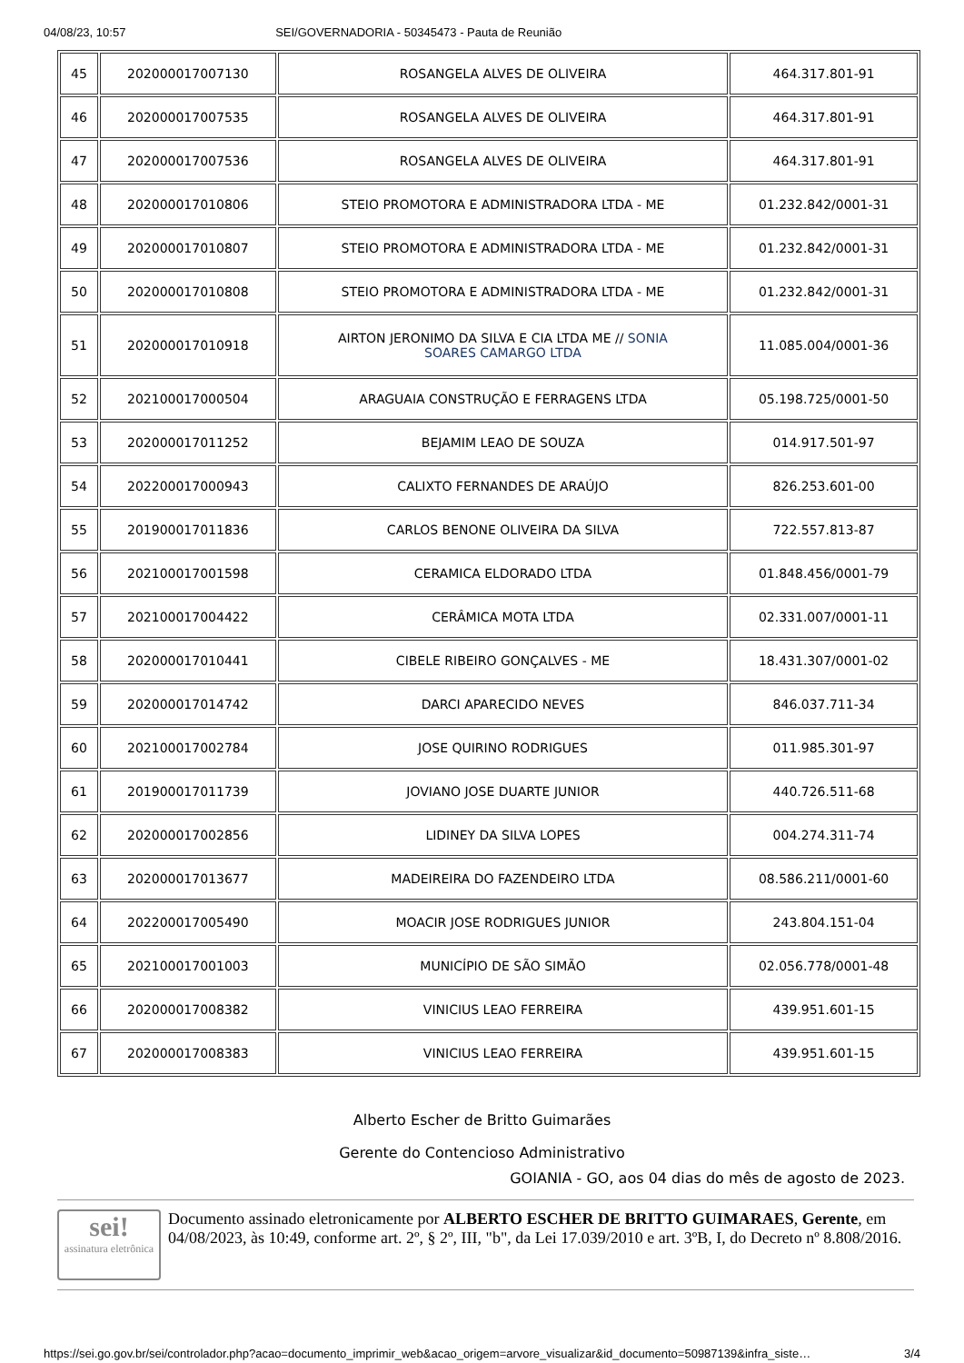04/08/23, 10:57 SEI/GOVERNADORIA - 50345473 - Pauta de Reunião
| 45 | 202000017007130 | ROSANGELA ALVES DE OLIVEIRA | 464.317.801-91 |
| 46 | 202000017007535 | ROSANGELA ALVES DE OLIVEIRA | 464.317.801-91 |
| 47 | 202000017007536 | ROSANGELA ALVES DE OLIVEIRA | 464.317.801-91 |
| 48 | 202000017010806 | STEIO PROMOTORA E ADMINISTRADORA LTDA - ME | 01.232.842/0001-31 |
| 49 | 202000017010807 | STEIO PROMOTORA E ADMINISTRADORA LTDA - ME | 01.232.842/0001-31 |
| 50 | 202000017010808 | STEIO PROMOTORA E ADMINISTRADORA LTDA - ME | 01.232.842/0001-31 |
| 51 | 202000017010918 | AIRTON JERONIMO DA SILVA E CIA LTDA ME // SONIA SOARES CAMARGO LTDA | 11.085.004/0001-36 |
| 52 | 202100017000504 | ARAGUAIA CONSTRUÇÃO E FERRAGENS LTDA | 05.198.725/0001-50 |
| 53 | 202000017011252 | BEJAMIM LEAO DE SOUZA | 014.917.501-97 |
| 54 | 202200017000943 | CALIXTO FERNANDES DE ARAÚJO | 826.253.601-00 |
| 55 | 201900017011836 | CARLOS BENONE OLIVEIRA DA SILVA | 722.557.813-87 |
| 56 | 202100017001598 | CERAMICA ELDORADO LTDA | 01.848.456/0001-79 |
| 57 | 202100017004422 | CERÂMICA MOTA LTDA | 02.331.007/0001-11 |
| 58 | 202000017010441 | CIBELE RIBEIRO GONÇALVES - ME | 18.431.307/0001-02 |
| 59 | 202000017014742 | DARCI APARECIDO NEVES | 846.037.711-34 |
| 60 | 202100017002784 | JOSE QUIRINO RODRIGUES | 011.985.301-97 |
| 61 | 201900017011739 | JOVIANO JOSE DUARTE JUNIOR | 440.726.511-68 |
| 62 | 202000017002856 | LIDINEY DA SILVA LOPES | 004.274.311-74 |
| 63 | 202000017013677 | MADEIREIRA DO FAZENDEIRO LTDA | 08.586.211/0001-60 |
| 64 | 202200017005490 | MOACIR JOSE RODRIGUES JUNIOR | 243.804.151-04 |
| 65 | 202100017001003 | MUNICÍPIO DE SÃO SIMÃO | 02.056.778/0001-48 |
| 66 | 202000017008382 | VINICIUS LEAO FERREIRA | 439.951.601-15 |
| 67 | 202000017008383 | VINICIUS LEAO FERREIRA | 439.951.601-15 |
Alberto Escher de Britto Guimarães
Gerente do Contencioso Administrativo
GOIANIA - GO, aos 04 dias do mês de agosto de 2023.
sei!
assinatura eletrônica
Documento assinado eletronicamente por ALBERTO ESCHER DE BRITTO GUIMARAES, Gerente, em 04/08/2023, às 10:49, conforme art. 2º, § 2º, III, "b", da Lei 17.039/2010 e art. 3ºB, I, do Decreto nº 8.808/2016.
https://sei.go.gov.br/sei/controlador.php?acao=documento_imprimir_web&acao_origem=arvore_visualizar&id_documento=50987139&infra_siste… 3/4